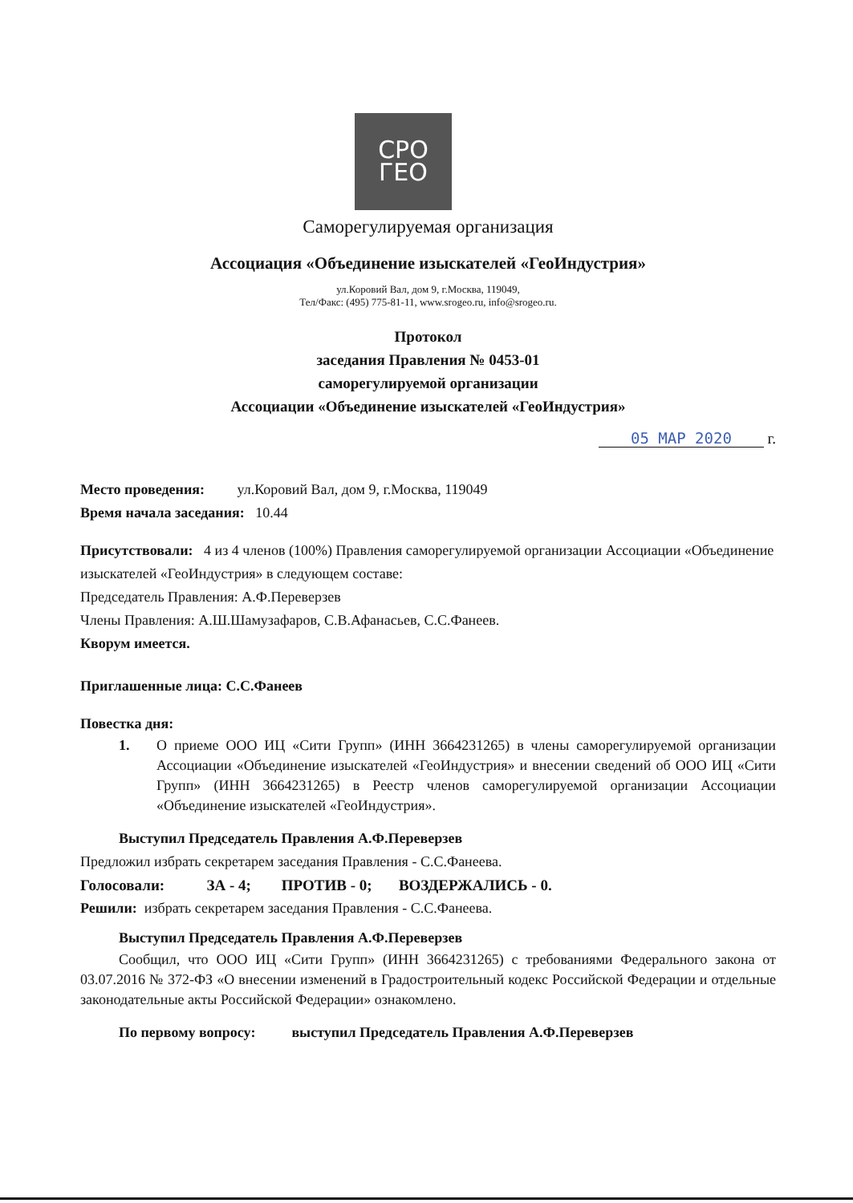СРО
ГЕО
Саморегулируемая организация
Ассоциация «Объединение изыскателей «ГеоИндустрия»
ул.Коровий Вал, дом 9, г.Москва, 119049,
Тел/Факс: (495) 775-81-11, www.srogeo.ru, info@srogeo.ru.
Протокол
заседания Правления № 0453-01
саморегулируемой организации
Ассоциации «Объединение изыскателей «ГеоИндустрия»
05 МАР 2020 г.
Место проведения: ул.Коровий Вал, дом 9, г.Москва, 119049
Время начала заседания: 10.44
Присутствовали: 4 из 4 членов (100%) Правления саморегулируемой организации Ассоциации «Объединение изыскателей «ГеоИндустрия» в следующем составе:
Председатель Правления: А.Ф.Переверзев
Члены Правления: А.Ш.Шамузафаров, С.В.Афанасьев, С.С.Фанеев.
Кворум имеется.
Приглашенные лица: С.С.Фанеев
Повестка дня:
1. О приеме ООО ИЦ «Сити Групп» (ИНН 3664231265) в члены саморегулируемой организации Ассоциации «Объединение изыскателей «ГеоИндустрия» и внесении сведений об ООО ИЦ «Сити Групп» (ИНН 3664231265) в Реестр членов саморегулируемой организации Ассоциации «Объединение изыскателей «ГеоИндустрия».
Выступил Председатель Правления А.Ф.Переверзев
Предложил избрать секретарем заседания Правления - С.С.Фанеева.
Голосовали: ЗА - 4; ПРОТИВ - 0; ВОЗДЕРЖАЛИСЬ - 0.
Решили: избрать секретарем заседания Правления - С.С.Фанеева.
Выступил Председатель Правления А.Ф.Переверзев
Сообщил, что ООО ИЦ «Сити Групп» (ИНН 3664231265) с требованиями Федерального закона от 03.07.2016 № 372-ФЗ «О внесении изменений в Градостроительный кодекс Российской Федерации и отдельные законодательные акты Российской Федерации» ознакомлено.
По первому вопросу: выступил Председатель Правления А.Ф.Переверзев